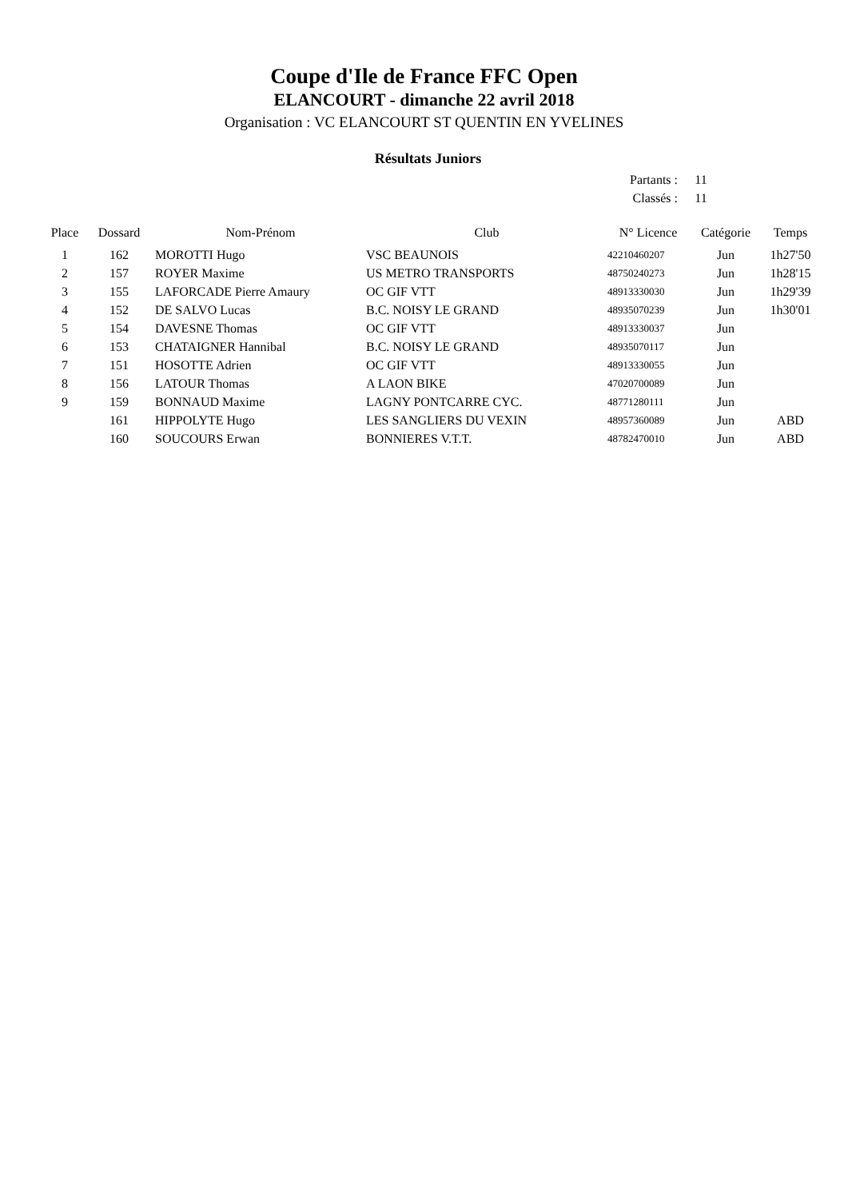Coupe d'Ile de France FFC Open
ELANCOURT - dimanche 22 avril 2018
Organisation : VC ELANCOURT ST QUENTIN EN YVELINES
Résultats Juniors
Partants : 11
Classés : 11
| Place | Dossard | Nom-Prénom | Club | N° Licence | Catégorie | Temps |
| --- | --- | --- | --- | --- | --- | --- |
| 1 | 162 | MOROTTI Hugo | VSC BEAUNOIS | 42210460207 | Jun | 1h27'50 |
| 2 | 157 | ROYER Maxime | US METRO TRANSPORTS | 48750240273 | Jun | 1h28'15 |
| 3 | 155 | LAFORCADE Pierre Amaury | OC GIF VTT | 48913330030 | Jun | 1h29'39 |
| 4 | 152 | DE SALVO Lucas | B.C. NOISY LE GRAND | 48935070239 | Jun | 1h30'01 |
| 5 | 154 | DAVESNE Thomas | OC GIF VTT | 48913330037 | Jun | |
| 6 | 153 | CHATAIGNER Hannibal | B.C. NOISY LE GRAND | 48935070117 | Jun | |
| 7 | 151 | HOSOTTE Adrien | OC GIF VTT | 48913330055 | Jun | |
| 8 | 156 | LATOUR Thomas | A LAON BIKE | 47020700089 | Jun | |
| 9 | 159 | BONNAUD Maxime | LAGNY PONTCARRE CYC. | 48771280111 | Jun | |
| | 161 | HIPPOLYTE Hugo | LES SANGLIERS DU VEXIN | 48957360089 | Jun | ABD |
| | 160 | SOUCOURS Erwan | BONNIERES V.T.T. | 48782470010 | Jun | ABD |